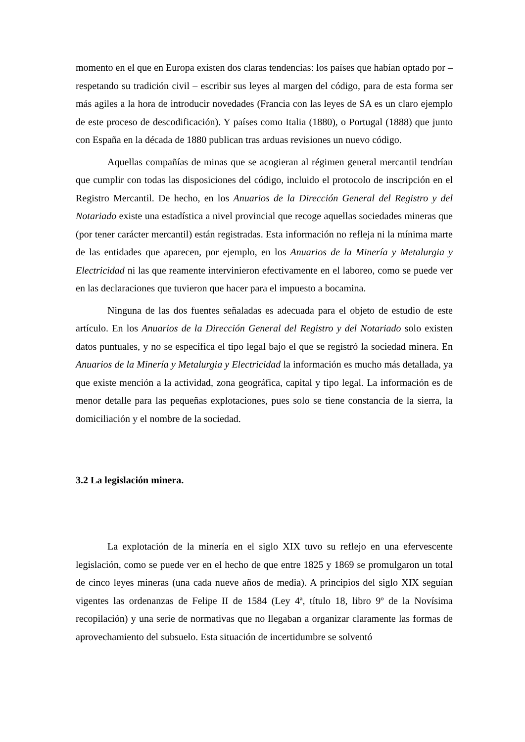momento en el que en Europa existen dos claras tendencias: los países que habían optado por – respetando su tradición civil – escribir sus leyes al margen del código, para de esta forma ser más agiles a la hora de introducir novedades (Francia con las leyes de SA es un claro ejemplo de este proceso de descodificación). Y países como Italia (1880), o Portugal (1888) que junto con España en la década de 1880 publican tras arduas revisiones un nuevo código.
Aquellas compañías de minas que se acogieran al régimen general mercantil tendrían que cumplir con todas las disposiciones del código, incluido el protocolo de inscripción en el Registro Mercantil. De hecho, en los Anuarios de la Dirección General del Registro y del Notariado existe una estadística a nivel provincial que recoge aquellas sociedades mineras que (por tener carácter mercantil) están registradas. Esta información no refleja ni la mínima marte de las entidades que aparecen, por ejemplo, en los Anuarios de la Minería y Metalurgia y Electricidad ni las que reamente intervinieron efectivamente en el laboreo, como se puede ver en las declaraciones que tuvieron que hacer para el impuesto a bocamina.
Ninguna de las dos fuentes señaladas es adecuada para el objeto de estudio de este artículo. En los Anuarios de la Dirección General del Registro y del Notariado solo existen datos puntuales, y no se específica el tipo legal bajo el que se registró la sociedad minera. En Anuarios de la Minería y Metalurgia y Electricidad la información es mucho más detallada, ya que existe mención a la actividad, zona geográfica, capital y tipo legal. La información es de menor detalle para las pequeñas explotaciones, pues solo se tiene constancia de la sierra, la domiciliación y el nombre de la sociedad.
3.2 La legislación minera.
La explotación de la minería en el siglo XIX tuvo su reflejo en una efervescente legislación, como se puede ver en el hecho de que entre 1825 y 1869 se promulgaron un total de cinco leyes mineras (una cada nueve años de media). A principios del siglo XIX seguían vigentes las ordenanzas de Felipe II de 1584 (Ley 4ª, título 18, libro 9º de la Novísima recopilación) y una serie de normativas que no llegaban a organizar claramente las formas de aprovechamiento del subsuelo. Esta situación de incertidumbre se solventó